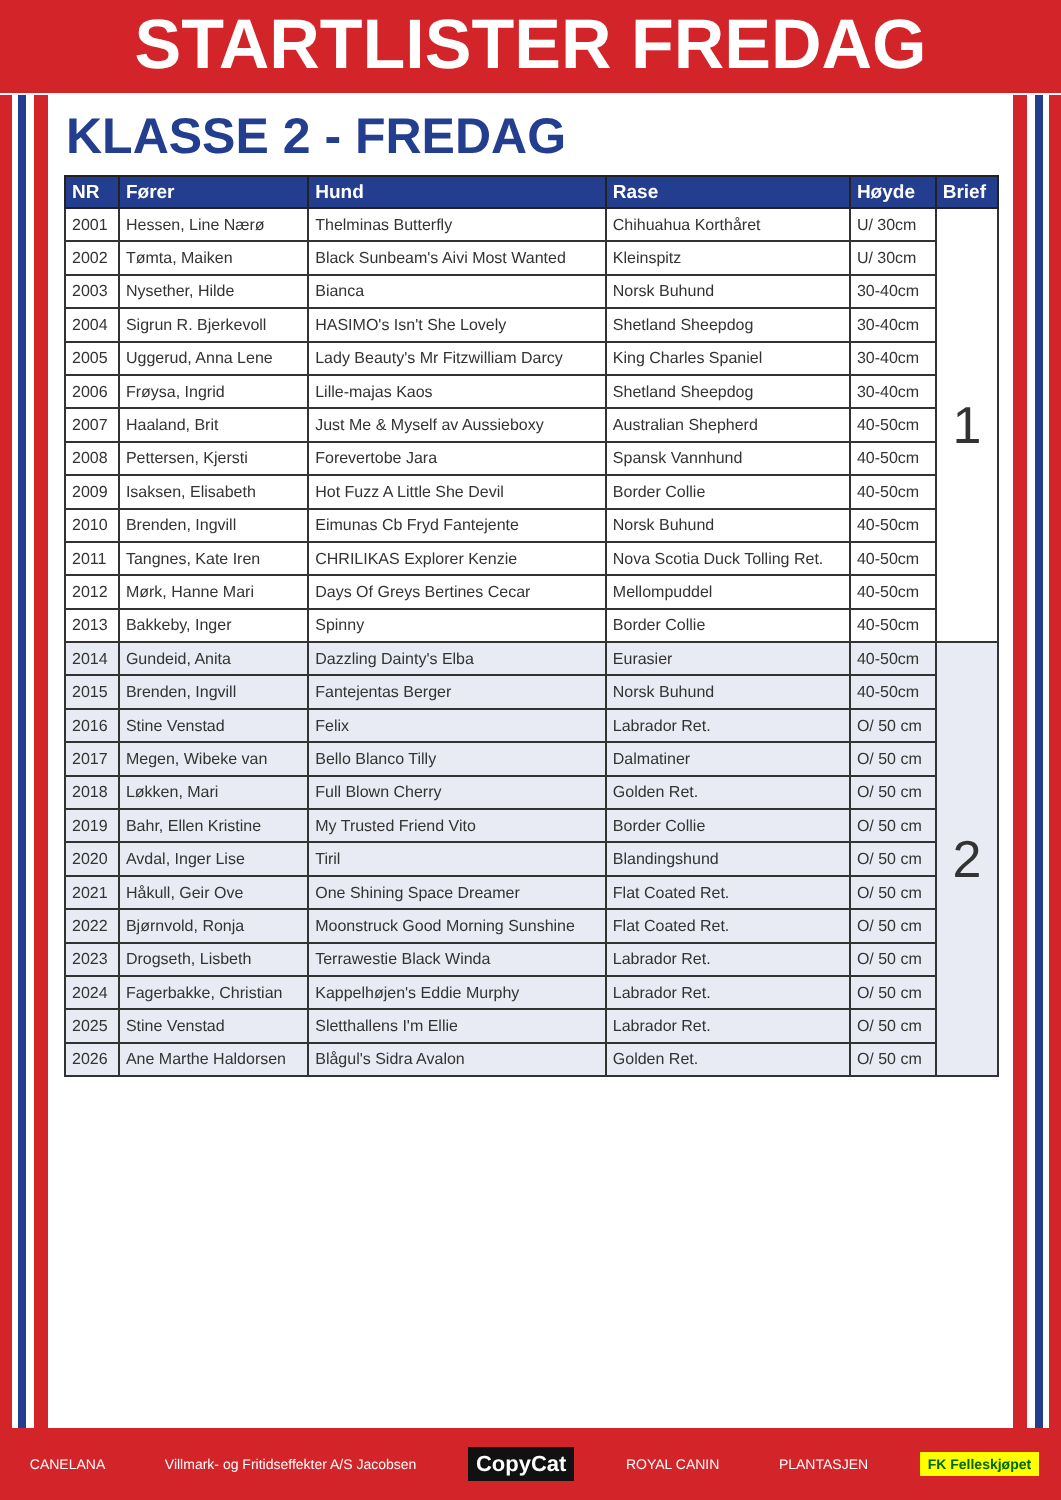STARTLISTER FREDAG
KLASSE 2 - FREDAG
| NR | Fører | Hund | Rase | Høyde | Brief |
| --- | --- | --- | --- | --- | --- |
| 2001 | Hessen, Line Nærø | Thelminas Butterfly | Chihuahua Korthåret | U/ 30cm | 1 |
| 2002 | Tømta, Maiken | Black Sunbeam's Aivi Most Wanted | Kleinspitz | U/ 30cm | |
| 2003 | Nysether, Hilde | Bianca | Norsk Buhund | 30-40cm | |
| 2004 | Sigrun R. Bjerkevoll | HASIMO's Isn't She Lovely | Shetland Sheepdog | 30-40cm | |
| 2005 | Uggerud, Anna Lene | Lady Beauty's Mr Fitzwilliam Darcy | King Charles Spaniel | 30-40cm | |
| 2006 | Frøysa, Ingrid | Lille-majas Kaos | Shetland Sheepdog | 30-40cm | |
| 2007 | Haaland, Brit | Just Me & Myself av Aussieboxy | Australian Shepherd | 40-50cm | |
| 2008 | Pettersen, Kjersti | Forevertobe Jara | Spansk Vannhund | 40-50cm | |
| 2009 | Isaksen, Elisabeth | Hot Fuzz A Little She Devil | Border Collie | 40-50cm | |
| 2010 | Brenden, Ingvill | Eimunas Cb Fryd Fantejente | Norsk Buhund | 40-50cm | |
| 2011 | Tangnes, Kate Iren | CHRILIKAS Explorer Kenzie | Nova Scotia Duck Tolling Ret. | 40-50cm | |
| 2012 | Mørk, Hanne Mari | Days Of Greys Bertines Cecar | Mellompuddel | 40-50cm | |
| 2013 | Bakkeby, Inger | Spinny | Border Collie | 40-50cm | |
| 2014 | Gundeid, Anita | Dazzling Dainty's Elba | Eurasier | 40-50cm | 2 |
| 2015 | Brenden, Ingvill | Fantejentas Berger | Norsk Buhund | 40-50cm | |
| 2016 | Stine Venstad | Felix | Labrador Ret. | O/ 50 cm | |
| 2017 | Megen, Wibeke van | Bello Blanco Tilly | Dalmatiner | O/ 50 cm | |
| 2018 | Løkken, Mari | Full Blown Cherry | Golden Ret. | O/ 50 cm | |
| 2019 | Bahr, Ellen Kristine | My Trusted Friend Vito | Border Collie | O/ 50 cm | |
| 2020 | Avdal, Inger Lise | Tiril | Blandingshund | O/ 50 cm | |
| 2021 | Håkull, Geir Ove | One Shining Space Dreamer | Flat Coated Ret. | O/ 50 cm | |
| 2022 | Bjørnvold, Ronja | Moonstruck Good Morning Sunshine | Flat Coated Ret. | O/ 50 cm | |
| 2023 | Drogseth, Lisbeth | Terrawestie Black Winda | Labrador Ret. | O/ 50 cm | |
| 2024 | Fagerbakke, Christian | Kappelhøjen's Eddie Murphy | Labrador Ret. | O/ 50 cm | |
| 2025 | Stine Venstad | Sletthallens I'm Ellie | Labrador Ret. | O/ 50 cm | |
| 2026 | Ane Marthe Haldorsen | Blågul's Sidra Avalon | Golden Ret. | O/ 50 cm | |
CANELANA Villmark- og Fritidseffekter A/S Jacobsen CopyCat ROYAL CANIN PLANTASJEN FK Felleskjøpet